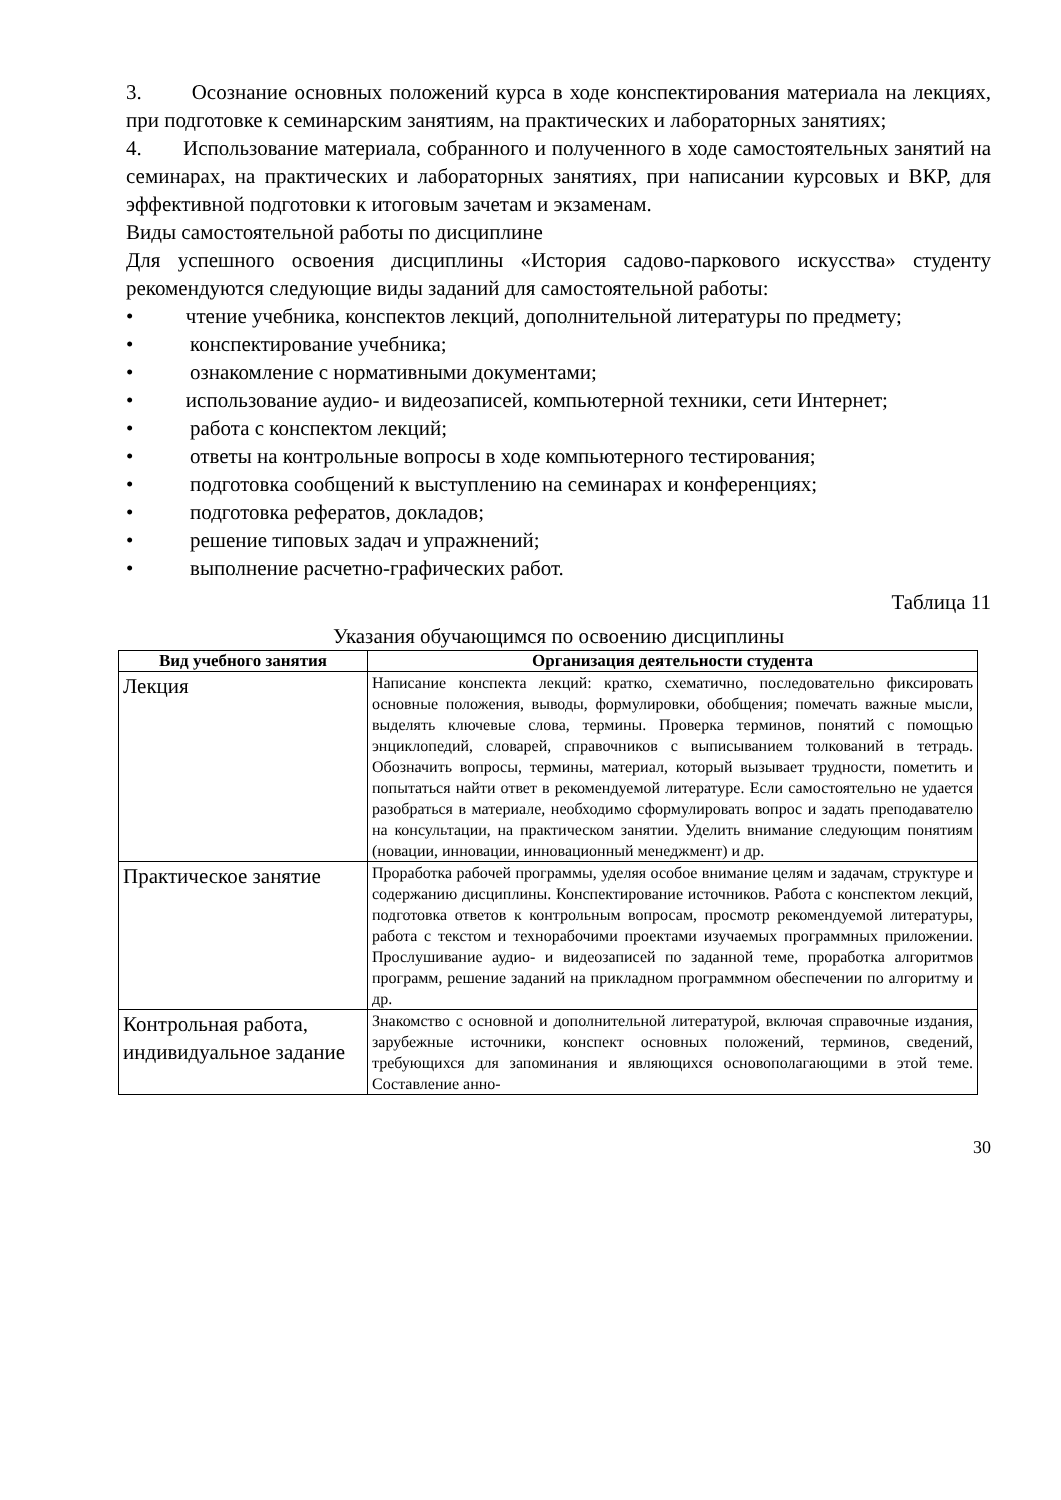3. Осознание основных положений курса в ходе конспектирования материала на лекциях, при подготовке к семинарским занятиям, на практических и лабораторных занятиях;
4. Использование материала, собранного и полученного в ходе самостоятельных занятий на семинарах, на практических и лабораторных занятиях, при написании курсовых и ВКР, для эффективной подготовки к итоговым зачетам и экзаменам.
Виды самостоятельной работы по дисциплине
Для успешного освоения дисциплины «История садово-паркового искусства» студенту рекомендуются следующие виды заданий для самостоятельной работы:
• чтение учебника, конспектов лекций, дополнительной литературы по предмету;
• конспектирование учебника;
• ознакомление с нормативными документами;
• использование аудио- и видеозаписей, компьютерной техники, сети Интернет;
• работа с конспектом лекций;
• ответы на контрольные вопросы в ходе компьютерного тестирования;
• подготовка сообщений к выступлению на семинарах и конференциях;
• подготовка рефератов, докладов;
• решение типовых задач и упражнений;
• выполнение расчетно-графических работ.
Таблица 11
Указания обучающимся по освоению дисциплины
| Вид учебного занятия | Организация деятельности студента |
| --- | --- |
| Лекция | Написание конспекта лекций: кратко, схематично, последовательно фиксировать основные положения, выводы, формулировки, обобщения; помечать важные мысли, выделять ключевые слова, термины. Проверка терминов, понятий с помощью энциклопедий, словарей, справочников с выписыванием толкований в тетрадь. Обозначить вопросы, термины, материал, который вызывает трудности, пометить и попытаться найти ответ в рекомендуемой литературе. Если самостоятельно не удается разобраться в материале, необходимо сформулировать вопрос и задать преподавателю на консультации, на практическом занятии. Уделить внимание следующим понятиям (новации, инновации, инновационный менеджмент) и др. |
| Практическое занятие | Проработка рабочей программы, уделяя особое внимание целям и задачам, структуре и содержанию дисциплины. Конспектирование источников. Работа с конспектом лекций, подготовка ответов к контрольным вопросам, просмотр рекомендуемой литературы, работа с текстом и технорабочими проектами изучаемых программных приложении. Прослушивание аудио- и видеозаписей по заданной теме, проработка алгоритмов программ, решение заданий на прикладном программном обеспечении по алгоритму и др. |
| Контрольная работа, индивидуальное задание | Знакомство с основной и дополнительной литературой, включая справочные издания, зарубежные источники, конспект основных положений, терминов, сведений, требующихся для запоминания и являющихся основополагающими в этой теме. Составление анно- |
30